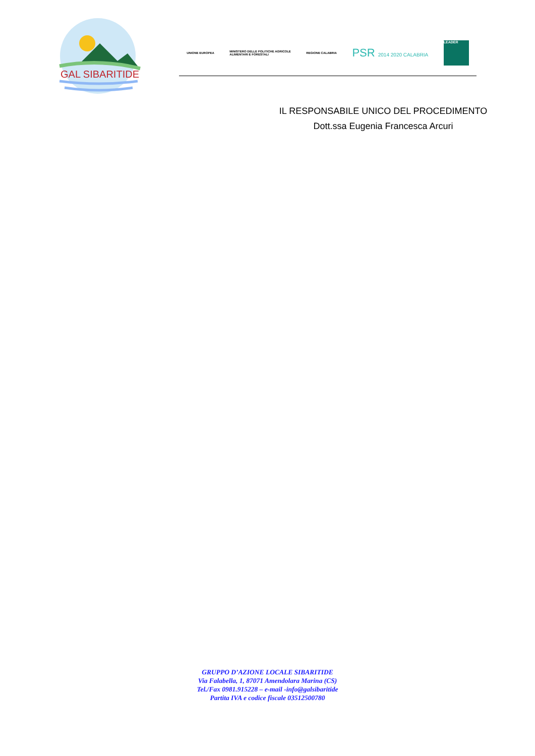GAL SIBARITIDE
UNIONE EUROPEA
MINISTERO DELLE POLITICHE AGRICOLE
ALIMENTARI E FORESTALI
REGIONE CALABRIA
PSR 2014 2020 CALABRIA
LEADER
IL RESPONSABILE UNICO DEL PROCEDIMENTO
Dott.ssa Eugenia Francesca Arcuri
GRUPPO D’AZIONE LOCALE SIBARITIDE
Via Falabella, 1, 87071 Amendolara Marina (CS)
Tel./Fax 0981.915228 – e-mail -info@galsibaritide
Partita IVA e codice fiscale 03512500780